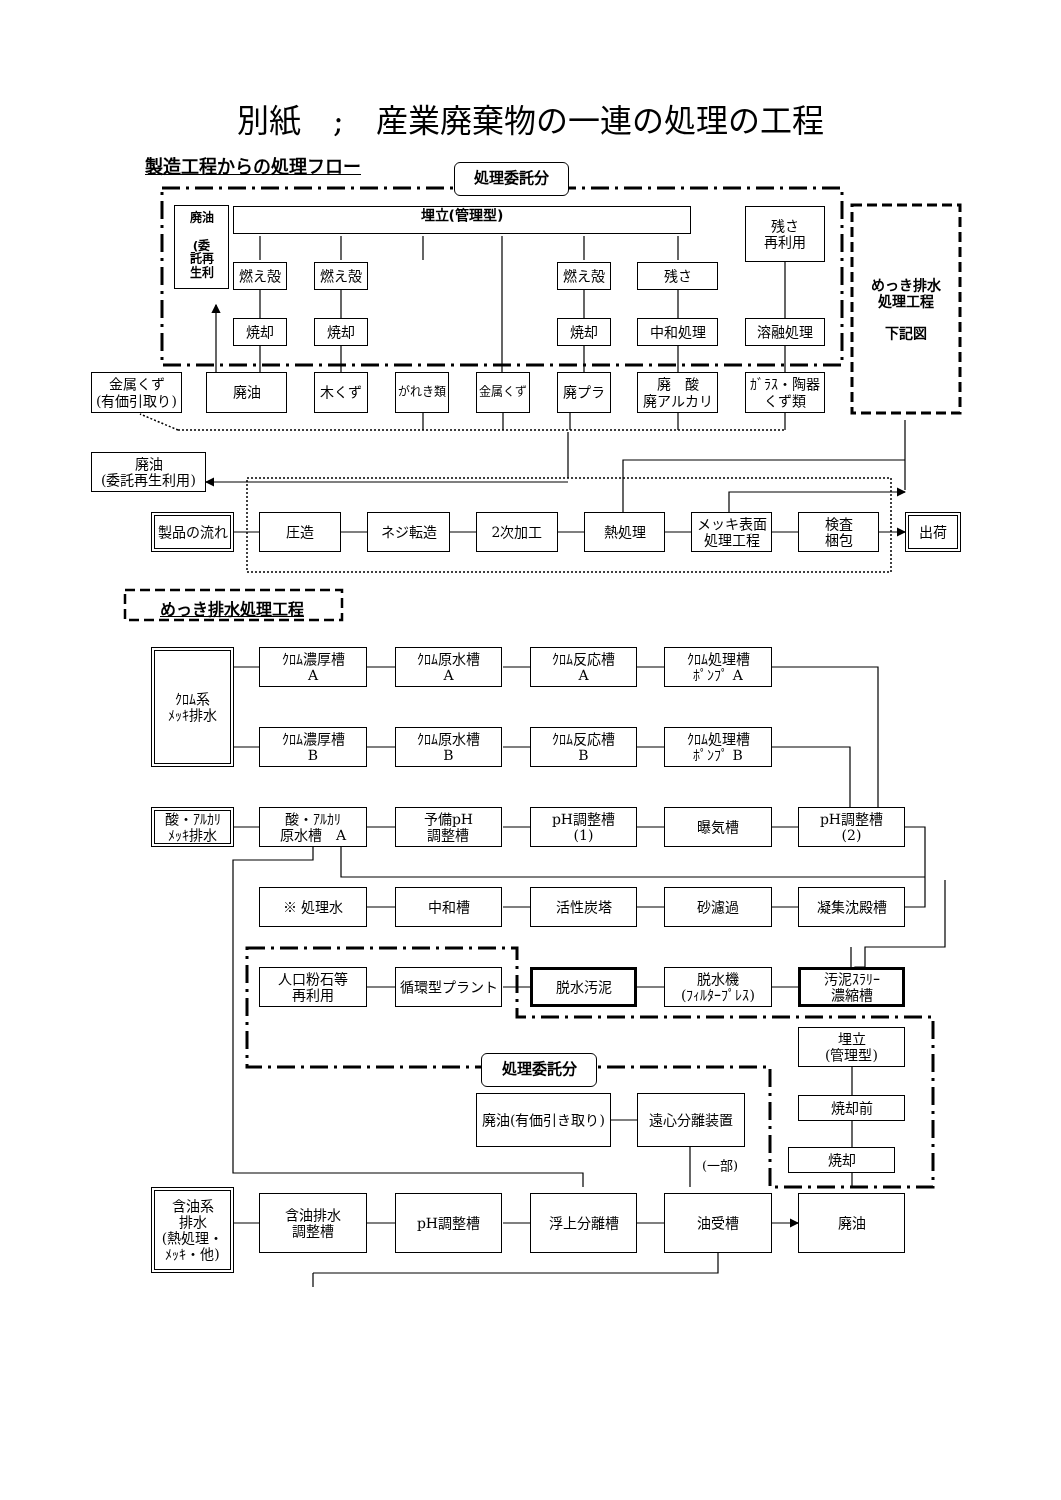別紙　;　産業廃棄物の一連の処理の工程
製造工程からの処理フロー
処理委託分
廃油
(委
託再
生利
埋立(管理型)
残さ
再利用
めっき排水
処理工程
下記図
燃え殻 燃え殻 燃え殻 残さ
焼却 焼却 焼却 中和処理 溶融処理
金属くず
(有価引取り)
廃油 木くず
がれき類 金属くず
廃プラ 廃　酸
廃アルカリ
ｶﾞﾗｽ・陶器
くず類
廃油
(委託再生利用)
製品の流れ 圧造 ネジ転造 2次加工 熱処理 メッキ表面
処理工程
検査
梱包
出荷
めっき排水処理工程
ｸﾛﾑ系
ﾒｯｷ排水
ｸﾛﾑ濃厚槽
A
ｸﾛﾑ原水槽
A
ｸﾛﾑ反応槽
A
ｸﾛﾑ処理槽
ﾎﾟﾝﾌﾟ A
ｸﾛﾑ濃厚槽
B
ｸﾛﾑ原水槽
B
ｸﾛﾑ反応槽
B
ｸﾛﾑ処理槽
ﾎﾟﾝﾌﾟ B
酸・ｱﾙｶﾘ
ﾒｯｷ排水
酸・ｱﾙｶﾘ
原水槽　A
予備pH
調整槽
pH調整槽
(1)
曝気槽 pH調整槽
(2)
※ 処理水 中和槽 活性炭塔 砂濾過 凝集沈殿槽
人口粉石等
再利用
循環型プラント 脱水汚泥 脱水機
(ﾌｨﾙﾀｰﾌﾟﾚｽ)
汚泥ｽﾗﾘｰ
濃縮槽
処理委託分
埋立
(管理型)
廃油(有価引き取り) 遠心分離装置
焼却前
(一部)
焼却
含油系
排水
(熱処理・
ﾒｯｷ・他)
含油排水
調整槽
pH調整槽 浮上分離槽 油受槽 廃油